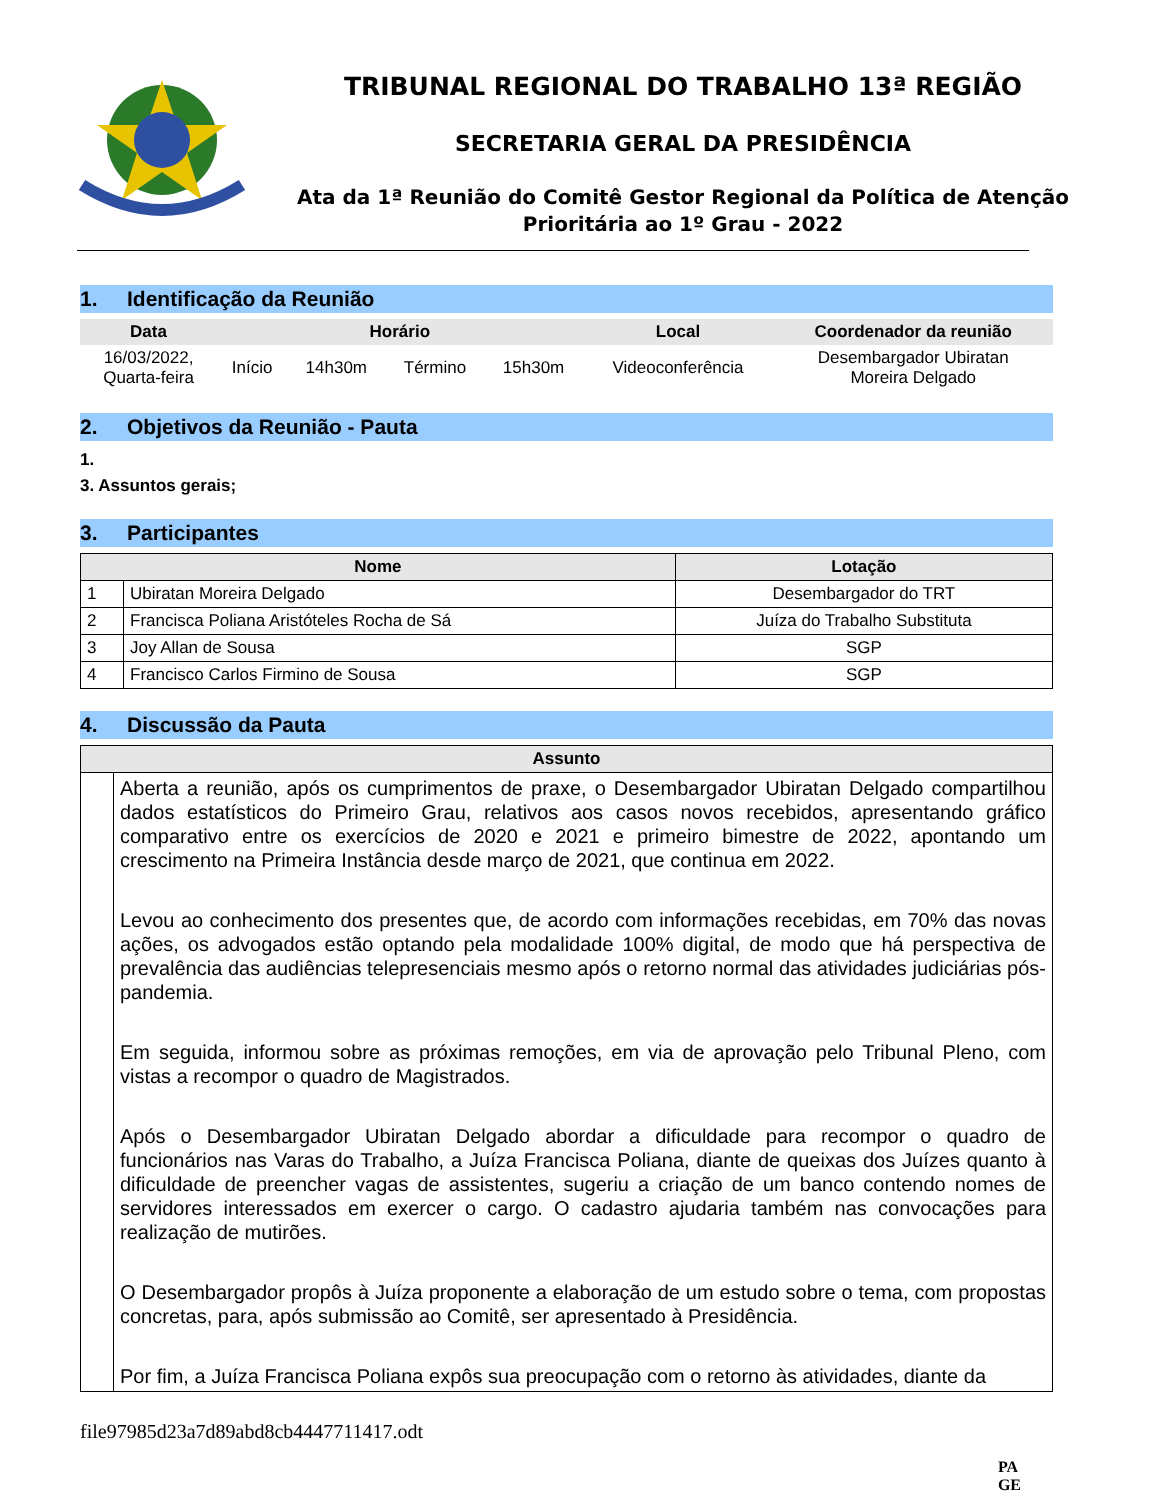TRIBUNAL REGIONAL DO TRABALHO 13ª REGIÃO
SECRETARIA GERAL DA PRESIDÊNCIA
Ata da 1ª Reunião do Comitê Gestor Regional da Política de Atenção Prioritária ao 1º Grau - 2022
1. Identificação da Reunião
| Data | Horário | | | | Local | Coordenador da reunião |
| --- | --- | --- | --- | --- | --- | --- |
| 16/03/2022, Quarta-feira | Início | 14h30m | Término | 15h30m | Videoconferência | Desembargador Ubiratan Moreira Delgado |
2. Objetivos da Reunião - Pauta
1.
3. Assuntos gerais;
3. Participantes
| Nome | | Lotação |
| --- | --- | --- |
| 1 | Ubiratan Moreira Delgado | Desembargador do TRT |
| 2 | Francisca Poliana Aristóteles Rocha de Sá | Juíza do Trabalho Substituta |
| 3 | Joy Allan de Sousa | SGP |
| 4 | Francisco Carlos Firmino de Sousa | SGP |
4. Discussão da Pauta
| Assunto | |
| --- | --- |
| | Aberta a reunião, após os cumprimentos de praxe, o Desembargador Ubiratan Delgado compartilhou dados estatísticos do Primeiro Grau, relativos aos casos novos recebidos, apresentando gráfico comparativo entre os exercícios de 2020 e 2021 e primeiro bimestre de 2022, apontando um crescimento na Primeira Instância desde março de 2021, que continua em 2022. Levou ao conhecimento dos presentes que, de acordo com informações recebidas, em 70% das novas ações, os advogados estão optando pela modalidade 100% digital, de modo que há perspectiva de prevalência das audiências telepresenciais mesmo após o retorno normal das atividades judiciárias pós-pandemia. Em seguida, informou sobre as próximas remoções, em via de aprovação pelo Tribunal Pleno, com vistas a recompor o quadro de Magistrados. Após o Desembargador Ubiratan Delgado abordar a dificuldade para recompor o quadro de funcionários nas Varas do Trabalho, a Juíza Francisca Poliana, diante de queixas dos Juízes quanto à dificuldade de preencher vagas de assistentes, sugeriu a criação de um banco contendo nomes de servidores interessados em exercer o cargo. O cadastro ajudaria também nas convocações para realização de mutirões. O Desembargador propôs à Juíza proponente a elaboração de um estudo sobre o tema, com propostas concretas, para, após submissão ao Comitê, ser apresentado à Presidência. Por fim, a Juíza Francisca Poliana expôs sua preocupação com o retorno às atividades, diante da |
file97985d23a7d89abd8cb4447711417.odt
PA
GE